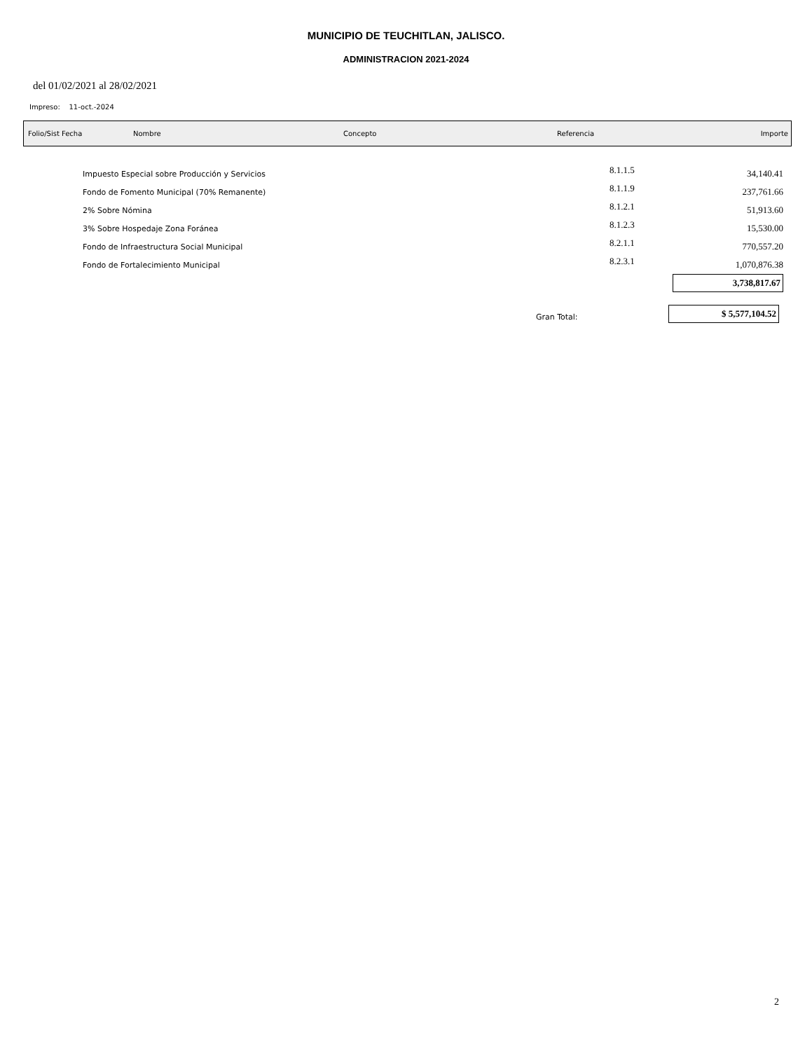MUNICIPIO DE TEUCHITLAN, JALISCO.
ADMINISTRACION 2021-2024
del 01/02/2021 al 28/02/2021
Impreso: 11-oct.-2024
Folio/Sist Fecha Nombre Concepto Referencia Importe
| Impuesto Especial sobre Producción y Servicios | 8.1.1.5 | 34,140.41 |
| Fondo de Fomento Municipal (70% Remanente) | 8.1.1.9 | 237,761.66 |
| 2% Sobre Nómina | 8.1.2.1 | 51,913.60 |
| 3% Sobre Hospedaje Zona Foránea | 8.1.2.3 | 15,530.00 |
| Fondo de Infraestructura Social Municipal | 8.2.1.1 | 770,557.20 |
| Fondo de Fortalecimiento Municipal | 8.2.3.1 | 1,070,876.38 |
| | | 3,738,817.67 |
| Gran Total: | | $ 5,577,104.52 |
2